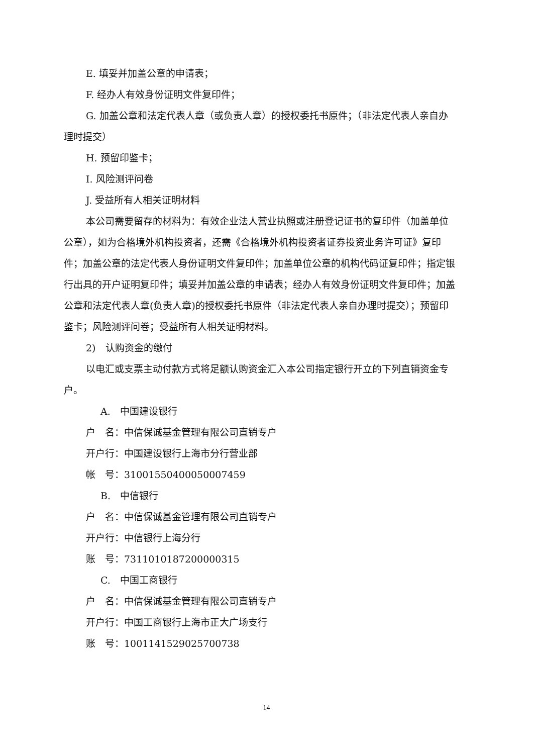E. 填妥并加盖公章的申请表；
F. 经办人有效身份证明文件复印件；
G. 加盖公章和法定代表人章（或负责人章）的授权委托书原件；（非法定代表人亲自办理时提交）
H. 预留印鉴卡；
I. 风险测评问卷
J. 受益所有人相关证明材料
本公司需要留存的材料为：有效企业法人营业执照或注册登记证书的复印件（加盖单位公章），如为合格境外机构投资者，还需《合格境外机构投资者证券投资业务许可证》复印件；加盖公章的法定代表人身份证明文件复印件；加盖单位公章的机构代码证复印件；指定银行出具的开户证明复印件；填妥并加盖公章的申请表；经办人有效身份证明文件复印件；加盖公章和法定代表人章(负责人章)的授权委托书原件（非法定代表人亲自办理时提交）；预留印鉴卡；风险测评问卷；受益所有人相关证明材料。
2)　认购资金的缴付
以电汇或支票主动付款方式将足额认购资金汇入本公司指定银行开立的下列直销资金专户。
A.　中国建设银行
户　名：中信保诚基金管理有限公司直销专户
开户行：中国建设银行上海市分行营业部
帐　号：31001550400050007459
B.　中信银行
户　名：中信保诚基金管理有限公司直销专户
开户行：中信银行上海分行
账　号：7311010187200000315
C.　中国工商银行
户　名：中信保诚基金管理有限公司直销专户
开户行：中国工商银行上海市正大广场支行
账　号：1001141529025700738
14